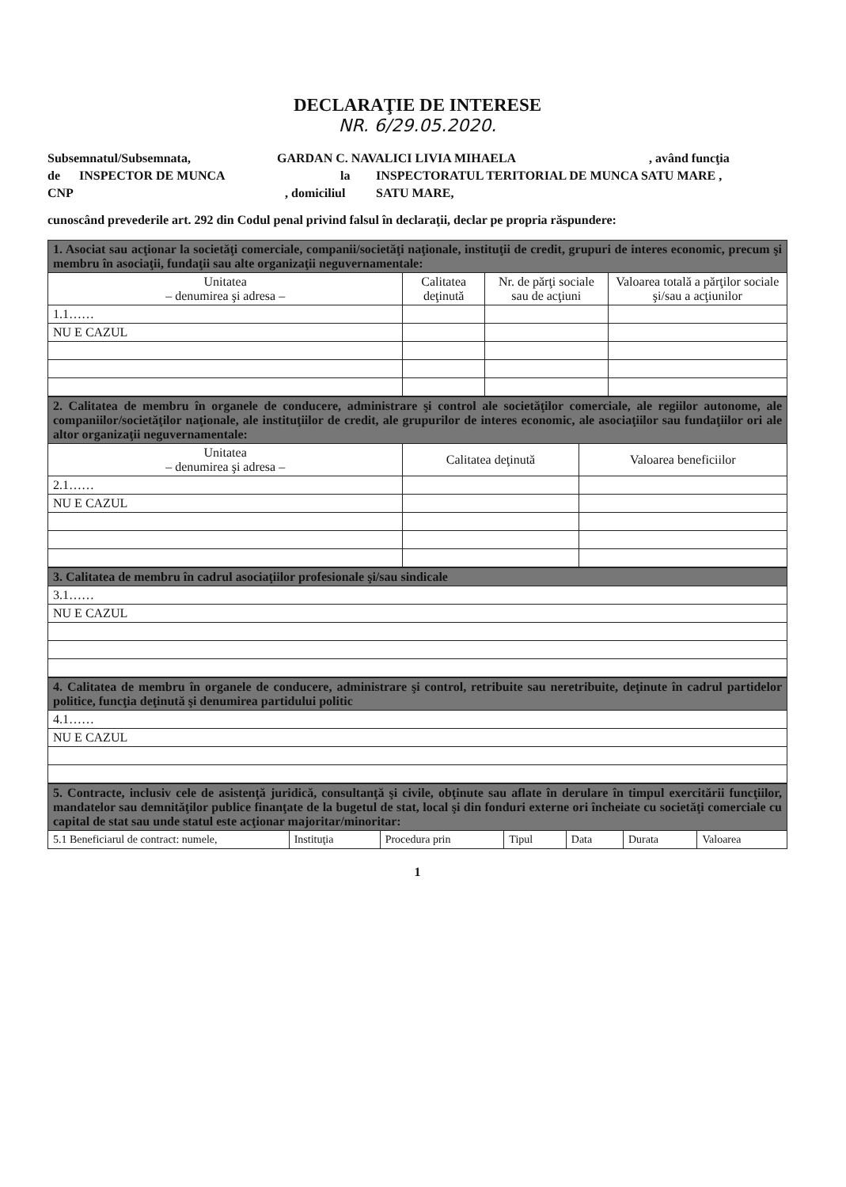DECLARAŢIE DE INTERESE
NR. 6/29.05.2020.
Subsemnatul/Subsemnata, GARDAN C. NAVALICI LIVIA MIHAELA, având funcţia
de INSPECTOR DE MUNCA la INSPECTORATUL TERITORIAL DE MUNCA SATU MARE ,
CNP, domiciliul SATU MARE,
cunoscând prevederile art. 292 din Codul penal privind falsul în declaraţii, declar pe propria răspundere:
| 1. Asociat sau acţionar la societăţi comerciale, companii/societăţi naţionale, instituţii de credit, grupuri de interes economic, precum şi membru în asociaţii, fundaţii sau alte organizaţii neguvernamentale: | | | |
| Unitatea – denumirea şi adresa – | Calitatea deţinută | Nr. de părţi sociale sau de acţiuni | Valoarea totală a părţilor sociale şi/sau a acţiunilor |
| 1.1…… | | | |
| NU E CAZUL | | | |
| 2. Calitatea de membru în organele de conducere, administrare şi control ale societăţilor comerciale, ale regiilor autonome, ale companiilor/societăţilor naţionale, ale instituţiilor de credit, ale grupurilor de interes economic, ale asociaţiilor sau fundaţiilor ori ale altor organizaţii neguvernamentale: | | |
| Unitatea – denumirea şi adresa – | Calitatea deţinută | Valoarea beneficiilor |
| 2.1…… | | |
| NU E CAZUL | | |
| 3. Calitatea de membru în cadrul asociaţiilor profesionale şi/sau sindicale |
| 3.1…… |
| NU E CAZUL |
| 4. Calitatea de membru în organele de conducere, administrare şi control, retribuite sau neretribuite, deţinute în cadrul partidelor politice, funcţia deţinută şi denumirea partidului politic |
| 4.1…… |
| NU E CAZUL |
| 5. Contracte, inclusiv cele de asistenţă juridică, consultanţă şi civile, obţinute sau aflate în derulare în timpul exercitării funcţiilor, mandatelor sau demnităţilor publice finanţate de la bugetul de stat, local şi din fonduri externe ori încheiate cu societăţi comerciale cu capital de stat sau unde statul este acţionar majoritar/minoritar: | | | | | | |
| 5.1 Beneficiarul de contract: numele, | Instituţia | Procedura prin | Tipul | Data | Durata | Valoarea |
1